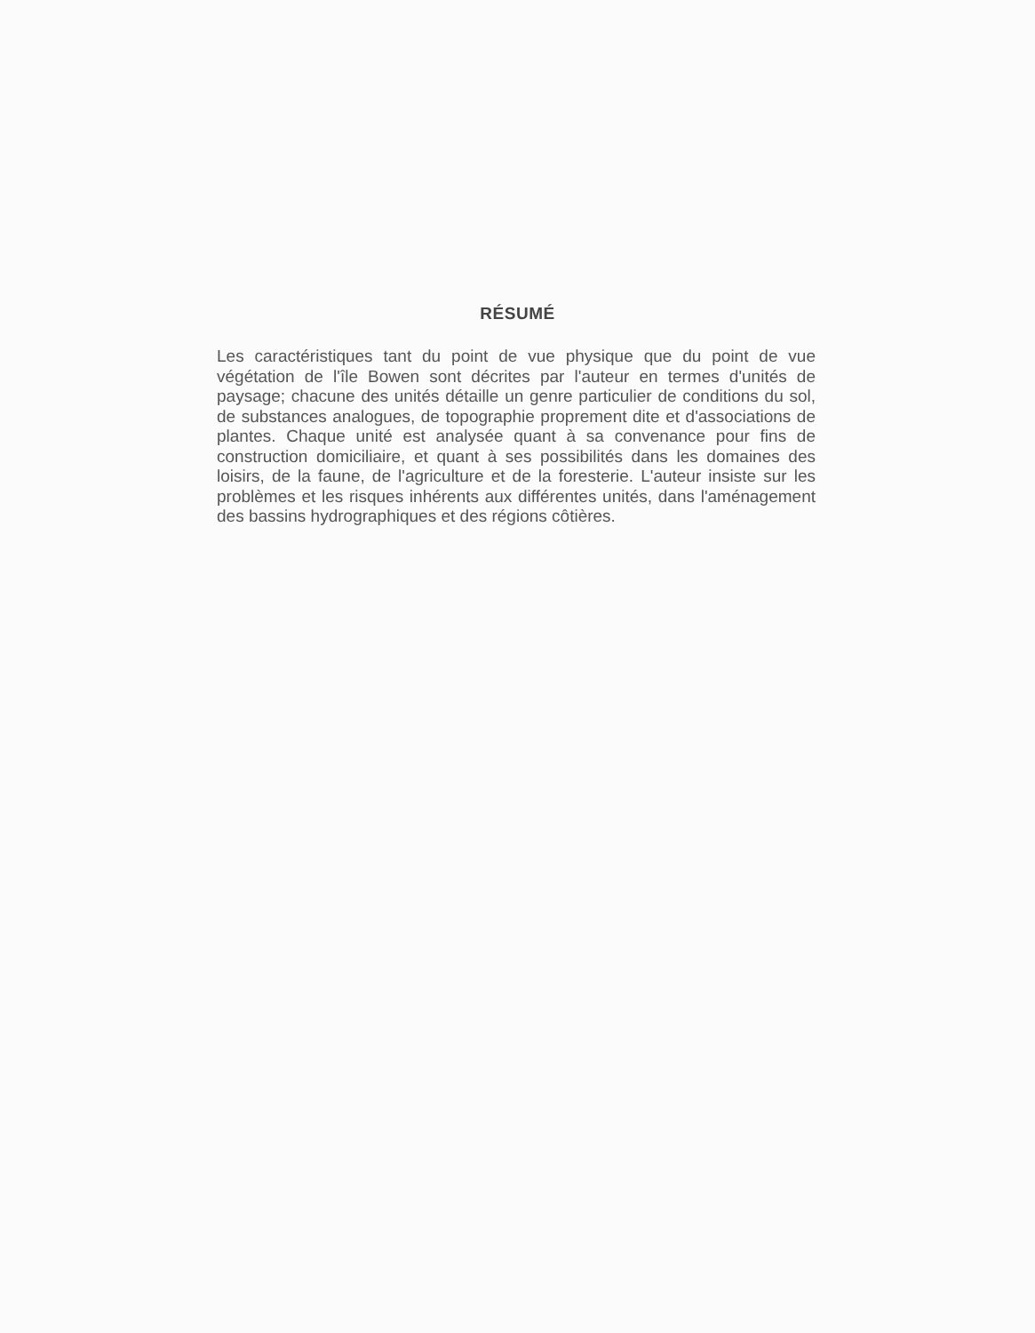RÉSUMÉ
Les caractéristiques tant du point de vue physique que du point de vue végétation de l'île Bowen sont décrites par l'auteur en termes d'unités de paysage; chacune des unités détaille un genre particulier de conditions du sol, de substances analogues, de topographie proprement dite et d'associations de plantes. Chaque unité est analysée quant à sa convenance pour fins de construction domiciliaire, et quant à ses possibilités dans les domaines des loisirs, de la faune, de l'agriculture et de la foresterie. L'auteur insiste sur les problèmes et les risques inhérents aux différentes unités, dans l'aménagement des bassins hydrographiques et des régions côtières.